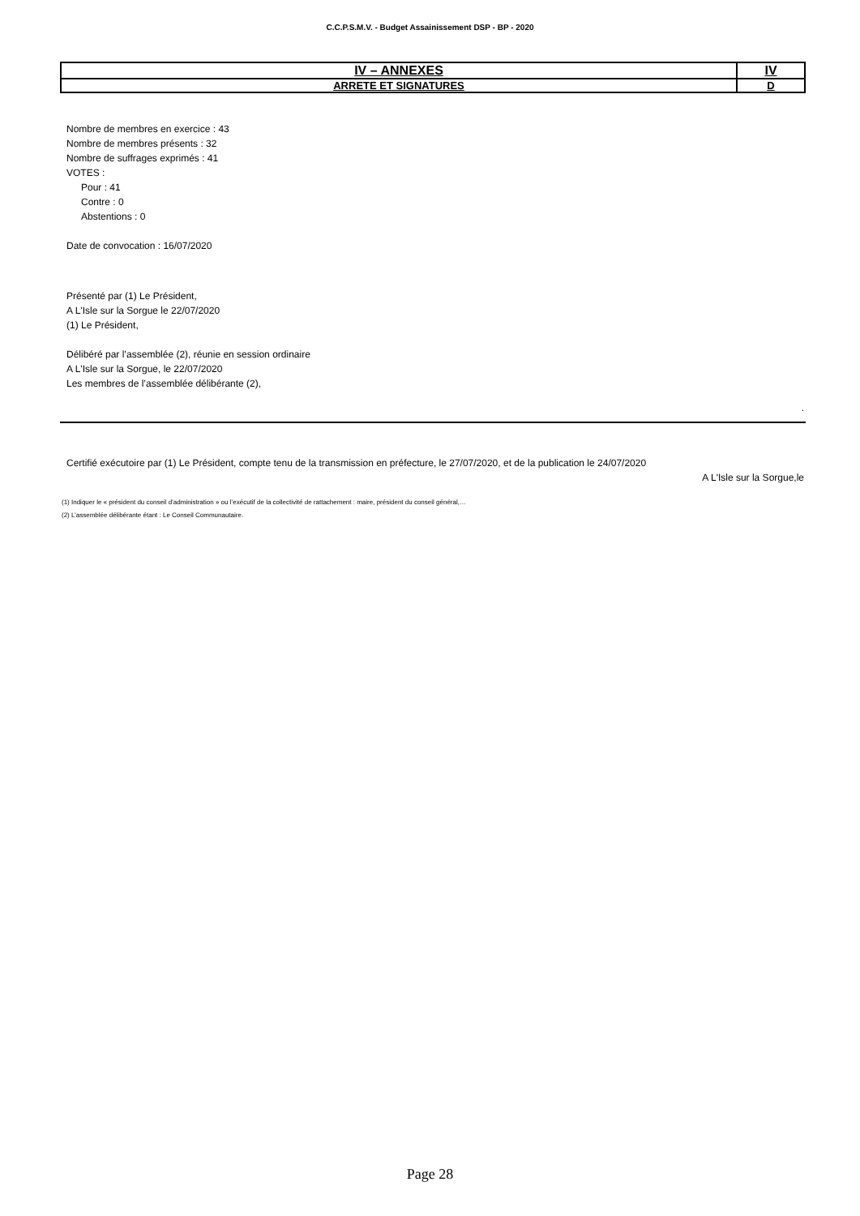C.C.P.S.M.V. - Budget Assainissement DSP - BP - 2020
| IV – ANNEXES | IV |
| ARRETE ET SIGNATURES | D |
Nombre de membres en exercice : 43
Nombre de membres présents : 32
Nombre de suffrages exprimés : 41
VOTES :
Pour : 41
Contre : 0
Abstentions : 0
Date de convocation : 16/07/2020
Présenté par (1) Le Président,
A L'Isle sur la Sorgue le 22/07/2020
(1) Le Président,
Délibéré par l’assemblée (2), réunie en session ordinaire
A L'Isle sur la Sorgue, le 22/07/2020
Les membres de l’assemblée délibérante (2),
.
Certifié exécutoire par (1) Le Président, compte tenu de la transmission en préfecture, le 27/07/2020, et de la publication le 24/07/2020
A L'Isle sur la Sorgue,le
(1) Indiquer le « président du conseil d’administration » ou l’exécutif de la collectivité de rattachement : maire, président du conseil général,…
(2) L’assemblée délibérante étant : Le Conseil Communautaire.
Page 28